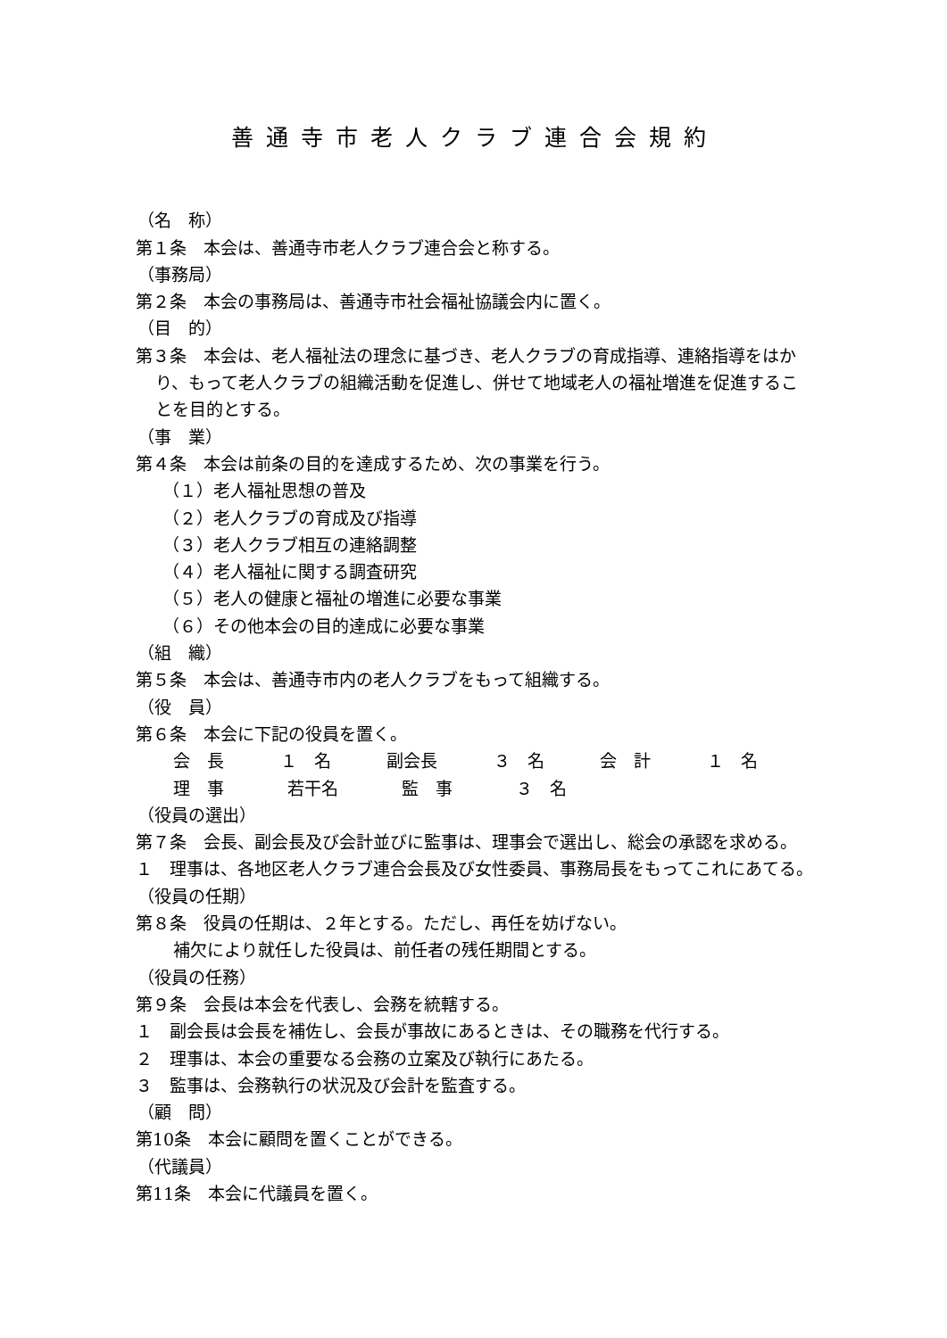善通寺市老人クラブ連合会規約
（名　称）
第１条　本会は、善通寺市老人クラブ連合会と称する。
（事務局）
第２条　本会の事務局は、善通寺市社会福祉協議会内に置く。
（目　的）
第３条　本会は、老人福祉法の理念に基づき、老人クラブの育成指導、連絡指導をはかり、もって老人クラブの組織活動を促進し、併せて地域老人の福祉増進を促進することを目的とする。
（事　業）
第４条　本会は前条の目的を達成するため、次の事業を行う。
（１）老人福祉思想の普及
（２）老人クラブの育成及び指導
（３）老人クラブ相互の連絡調整
（４）老人福祉に関する調査研究
（５）老人の健康と福祉の増進に必要な事業
（６）その他本会の目的達成に必要な事業
（組　織）
第５条　本会は、善通寺市内の老人クラブをもって組織する。
（役　員）
第６条　本会に下記の役員を置く。
会　長 １　名 副会長 ３　名 会　計 １　名
理　事 若干名 監　事 ３　名
（役員の選出）
第７条　会長、副会長及び会計並びに監事は、理事会で選出し、総会の承認を求める。
１　理事は、各地区老人クラブ連合会長及び女性委員、事務局長をもってこれにあてる。
（役員の任期）
第８条　役員の任期は、２年とする。ただし、再任を妨げない。
補欠により就任した役員は、前任者の残任期間とする。
（役員の任務）
第９条　会長は本会を代表し、会務を統轄する。
１　副会長は会長を補佐し、会長が事故にあるときは、その職務を代行する。
２　理事は、本会の重要なる会務の立案及び執行にあたる。
３　監事は、会務執行の状況及び会計を監査する。
（顧　問）
第10条　本会に顧問を置くことができる。
（代議員）
第11条　本会に代議員を置く。